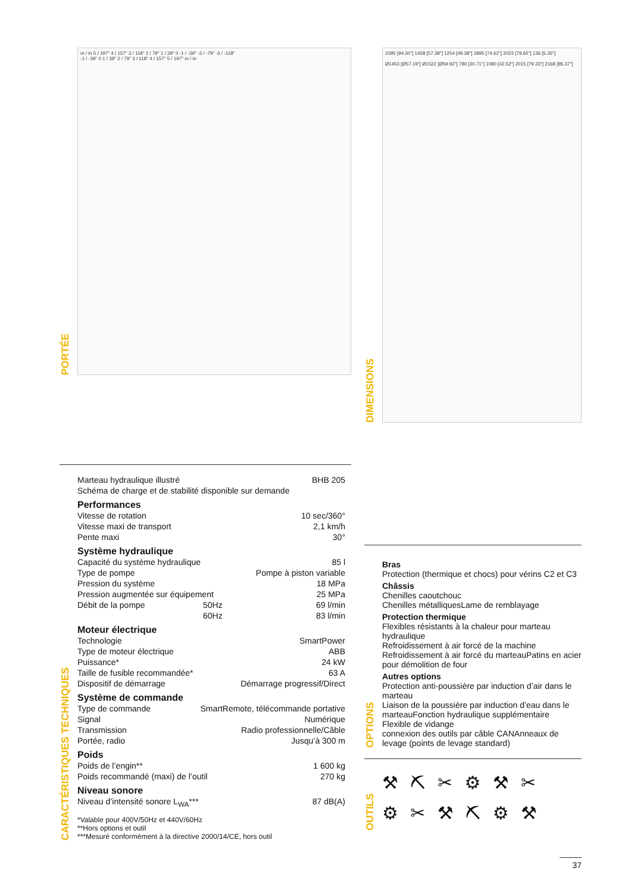PORTÉE
m / in 5 / 197" 4 / 157" 3 / 118" 2 / 79" 1 / 39" 0 -1 / -39" -2 / -79" -3 / -118"
-1 / -39" 0 1 / 39" 2 / 79" 3 / 118" 4 / 157" 5 / 197" m / in
CARACTÉRISTIQUES TECHNIQUES
| Marteau hydraulique illustré | BHB 205 |
| Schéma de charge et de stabilité disponible sur demande | |
Performances
| Vitesse de rotation | 10 sec/360° |
| Vitesse maxi de transport | 2,1 km/h |
| Pente maxi | 30° |
Système hydraulique
| Capacité du système hydraulique | | 85 l |
| Type de pompe | | Pompe à piston variable |
| Pression du système | | 18 MPa |
| Pression augmentée sur équipement | | 25 MPa |
| Débit de la pompe | 50Hz | 69 l/min |
| | 60Hz | 83 l/min |
Moteur électrique
| Technologie | SmartPower |
| Type de moteur électrique | ABB |
| Puissance* | 24 kW |
| Taille de fusible recommandée* | 63 A |
| Dispositif de démarrage | Démarrage progressif/Direct |
Système de commande
| Type de commande | SmartRemote, télécommande portative |
| Signal | Numérique |
| Transmission | Radio professionnelle/Câble |
| Portée, radio | Jusqu’à 300 m |
Poids
| Poids de l’engin** | 1 600 kg |
| Poids recommandé (maxi) de l’outil | 270 kg |
Niveau sonore
| Niveau d’intensité sonore L<sub>WA</sub>*** | 87 dB(A) |
*Valable pour 400V/50Hz et 440V/60Hz
**Hors options et outil
***Mesuré conformément à la directive 2000/14/CE, hors outil
DIMENSIONS
2395 [94.30"] 1458 [57.39"] 1254 [49.38"] 1895 [74.62"] 2023 [79.65"] 136 [5.35"]
Ø1453 [Ø57.19"] Ø1522 [Ø59.92"] 780 [30.71"] 1080 [42.52"] 2015 [79.33"] 2168 [85.37"]
OPTIONS
Bras
Protection (thermique et chocs) pour vérins C2 et C3
Châssis
Chenilles caoutchouc
Chenilles métalliquesLame de remblayage
Protection thermique
Flexibles résistants à la chaleur pour marteau hydraulique
Refroidissement à air forcé de la machine
Refroidissement à air forcé du marteauPatins en acier pour démolition de four
Autres options
Protection anti-poussière par induction d’air dans le marteau
Liaison de la poussière par induction d’eau dans le marteauFonction hydraulique supplémentaire
Flexible de vidange
connexion des outils par câble CANAnneaux de levage (points de levage standard)
OUTILS
⚒ ⛏ ✂ ⚙ ⚒ ✂
⚙ ✂ ⚒ ⛏ ⚙ ⚒
37